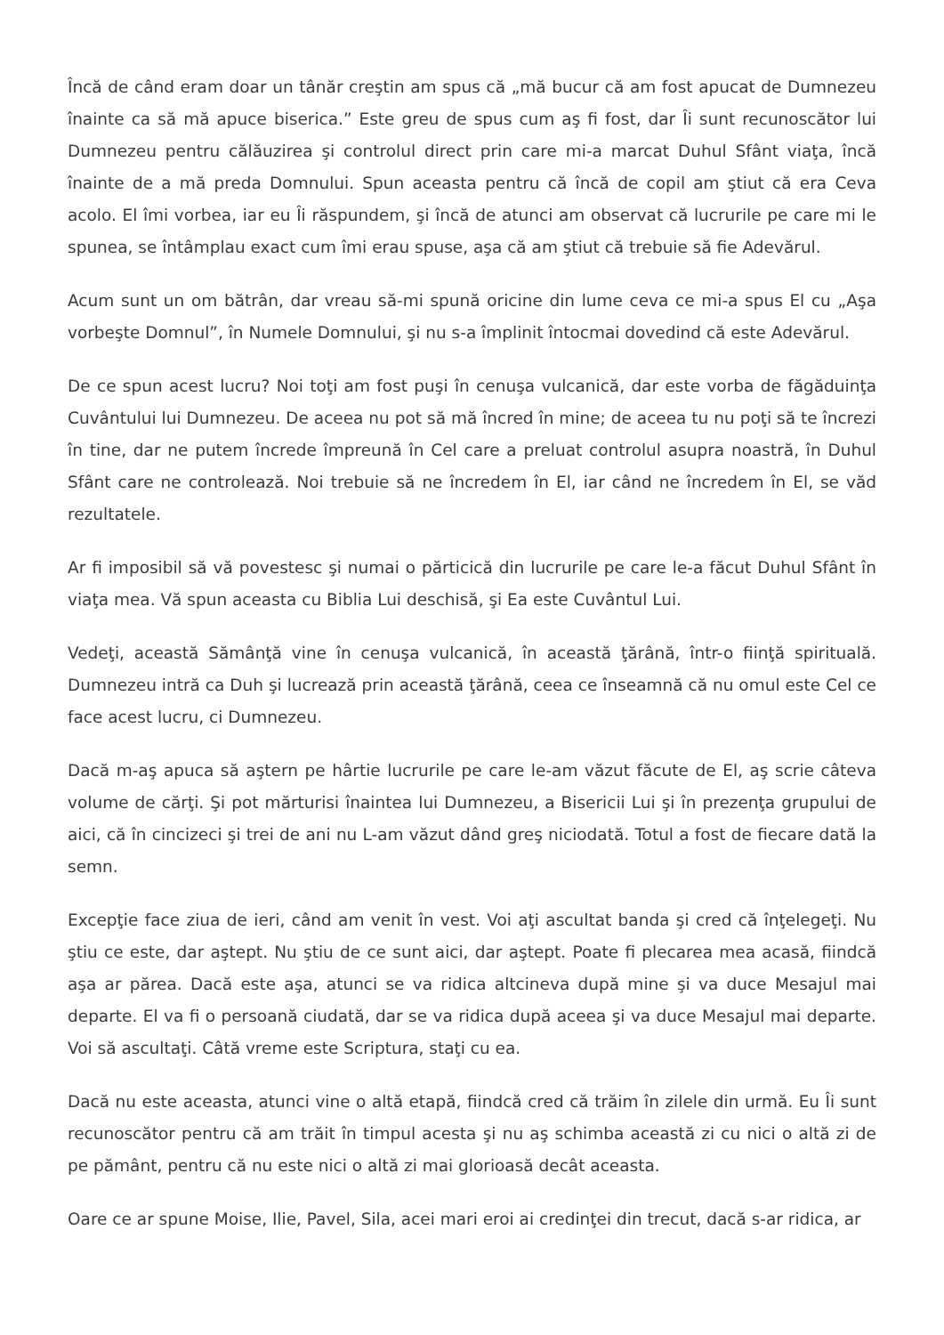Încă de când eram doar un tânăr creştin am spus că „mă bucur că am fost apucat de Dumnezeu înainte ca să mă apuce biserica.” Este greu de spus cum aş fi fost, dar Îi sunt recunoscător lui Dumnezeu pentru călăuzirea şi controlul direct prin care mi-a marcat Duhul Sfânt viaţa, încă înainte de a mă preda Domnului. Spun aceasta pentru că încă de copil am ştiut că era Ceva acolo. El îmi vorbea, iar eu Îi răspundem, şi încă de atunci am observat că lucrurile pe care mi le spunea, se întâmplau exact cum îmi erau spuse, aşa că am ştiut că trebuie să fie Adevărul.
Acum sunt un om bătrân, dar vreau să-mi spună oricine din lume ceva ce mi-a spus El cu „Aşa vorbeşte Domnul”, în Numele Domnului, şi nu s-a împlinit întocmai dovedind că este Adevărul.
De ce spun acest lucru? Noi toţi am fost puşi în cenuşa vulcanică, dar este vorba de făgăduinţa Cuvântului lui Dumnezeu. De aceea nu pot să mă încred în mine; de aceea tu nu poţi să te încrezi în tine, dar ne putem încrede împreună în Cel care a preluat controlul asupra noastră, în Duhul Sfânt care ne controlează. Noi trebuie să ne încredem în El, iar când ne încredem în El, se văd rezultatele.
Ar fi imposibil să vă povestesc şi numai o părticică din lucrurile pe care le-a făcut Duhul Sfânt în viaţa mea. Vă spun aceasta cu Biblia Lui deschisă, şi Ea este Cuvântul Lui.
Vedeţi, această Sămânţă vine în cenuşa vulcanică, în această ţărână, într-o fiinţă spirituală. Dumnezeu intră ca Duh şi lucrează prin această ţărână, ceea ce înseamnă că nu omul este Cel ce face acest lucru, ci Dumnezeu.
Dacă m-aş apuca să aştern pe hârtie lucrurile pe care le-am văzut făcute de El, aş scrie câteva volume de cărţi. Şi pot mărturisi înaintea lui Dumnezeu, a Bisericii Lui şi în prezenţa grupului de aici, că în cincizeci şi trei de ani nu L-am văzut dând greş niciodată. Totul a fost de fiecare dată la semn.
Excepţie face ziua de ieri, când am venit în vest. Voi aţi ascultat banda şi cred că înţelegeţi. Nu ştiu ce este, dar aştept. Nu ştiu de ce sunt aici, dar aştept. Poate fi plecarea mea acasă, fiindcă aşa ar părea. Dacă este aşa, atunci se va ridica altcineva după mine şi va duce Mesajul mai departe. El va fi o persoană ciudată, dar se va ridica după aceea şi va duce Mesajul mai departe. Voi să ascultaţi. Câtă vreme este Scriptura, staţi cu ea.
Dacă nu este aceasta, atunci vine o altă etapă, fiindcă cred că trăim în zilele din urmă. Eu Îi sunt recunoscător pentru că am trăit în timpul acesta şi nu aş schimba această zi cu nici o altă zi de pe pământ, pentru că nu este nici o altă zi mai glorioasă decât aceasta.
Oare ce ar spune Moise, Ilie, Pavel, Sila, acei mari eroi ai credinţei din trecut, dacă s-ar ridica, ar